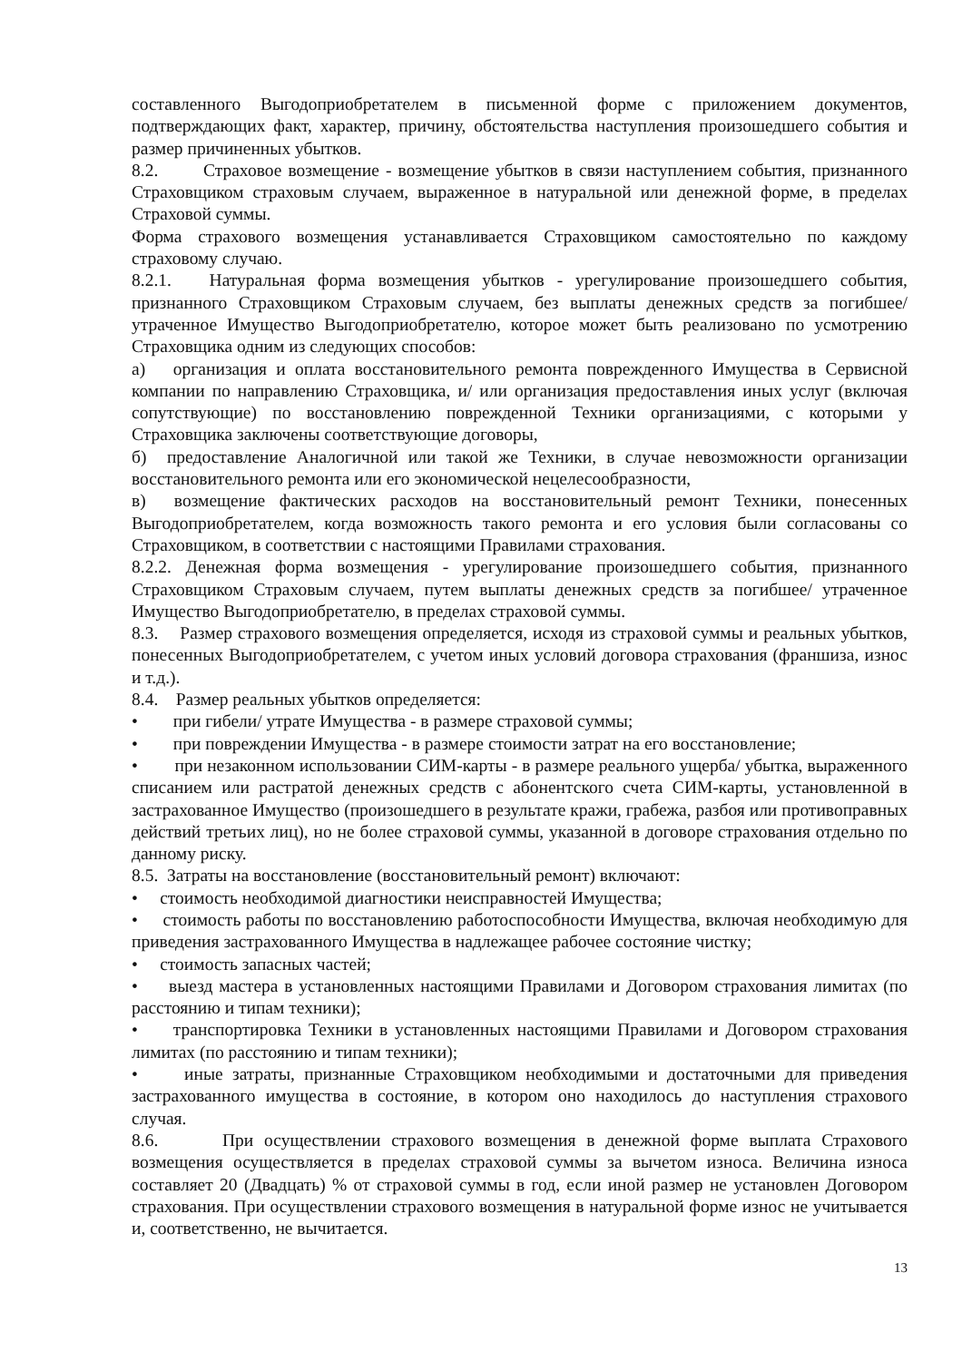составленного Выгодоприобретателем в письменной форме с приложением документов, подтверждающих факт, характер, причину, обстоятельства наступления произошедшего события и размер причиненных убытков.
8.2. Страховое возмещение - возмещение убытков в связи наступлением события, признанного Страховщиком страховым случаем, выраженное в натуральной или денежной форме, в пределах Страховой суммы.
Форма страхового возмещения устанавливается Страховщиком самостоятельно по каждому страховому случаю.
8.2.1. Натуральная форма возмещения убытков - урегулирование произошедшего события, признанного Страховщиком Страховым случаем, без выплаты денежных средств за погибшее/ утраченное Имущество Выгодоприобретателю, которое может быть реализовано по усмотрению Страховщика одним из следующих способов:
а) организация и оплата восстановительного ремонта поврежденного Имущества в Сервисной компании по направлению Страховщика, и/ или организация предоставления иных услуг (включая сопутствующие) по восстановлению поврежденной Техники организациями, с которыми у Страховщика заключены соответствующие договоры,
б) предоставление Аналогичной или такой же Техники, в случае невозможности организации восстановительного ремонта или его экономической нецелесообразности,
в) возмещение фактических расходов на восстановительный ремонт Техники, понесенных Выгодоприобретателем, когда возможность такого ремонта и его условия были согласованы со Страховщиком, в соответствии с настоящими Правилами страхования.
8.2.2. Денежная форма возмещения - урегулирование произошедшего события, признанного Страховщиком Страховым случаем, путем выплаты денежных средств за погибшее/ утраченное Имущество Выгодоприобретателю, в пределах страховой суммы.
8.3. Размер страхового возмещения определяется, исходя из страховой суммы и реальных убытков, понесенных Выгодоприобретателем, с учетом иных условий договора страхования (франшиза, износ и т.д.).
8.4. Размер реальных убытков определяется:
• при гибели/ утрате Имущества - в размере страховой суммы;
• при повреждении Имущества - в размере стоимости затрат на его восстановление;
• при незаконном использовании СИМ-карты - в размере реального ущерба/ убытка, выраженного списанием или растратой денежных средств с абонентского счета СИМ-карты, установленной в застрахованное Имущество (произошедшего в результате кражи, грабежа, разбоя или противоправных действий третьих лиц), но не более страховой суммы, указанной в договоре страхования отдельно по данному риску.
8.5. Затраты на восстановление (восстановительный ремонт) включают:
• стоимость необходимой диагностики неисправностей Имущества;
• стоимость работы по восстановлению работоспособности Имущества, включая необходимую для приведения застрахованного Имущества в надлежащее рабочее состояние чистку;
• стоимость запасных частей;
• выезд мастера в установленных настоящими Правилами и Договором страхования лимитах (по расстоянию и типам техники);
• транспортировка Техники в установленных настоящими Правилами и Договором страхования лимитах (по расстоянию и типам техники);
• иные затраты, признанные Страховщиком необходимыми и достаточными для приведения застрахованного имущества в состояние, в котором оно находилось до наступления страхового случая.
8.6. При осуществлении страхового возмещения в денежной форме выплата Страхового возмещения осуществляется в пределах страховой суммы за вычетом износа. Величина износа составляет 20 (Двадцать) % от страховой суммы в год, если иной размер не установлен Договором страхования. При осуществлении страхового возмещения в натуральной форме износ не учитывается и, соответственно, не вычитается.
13